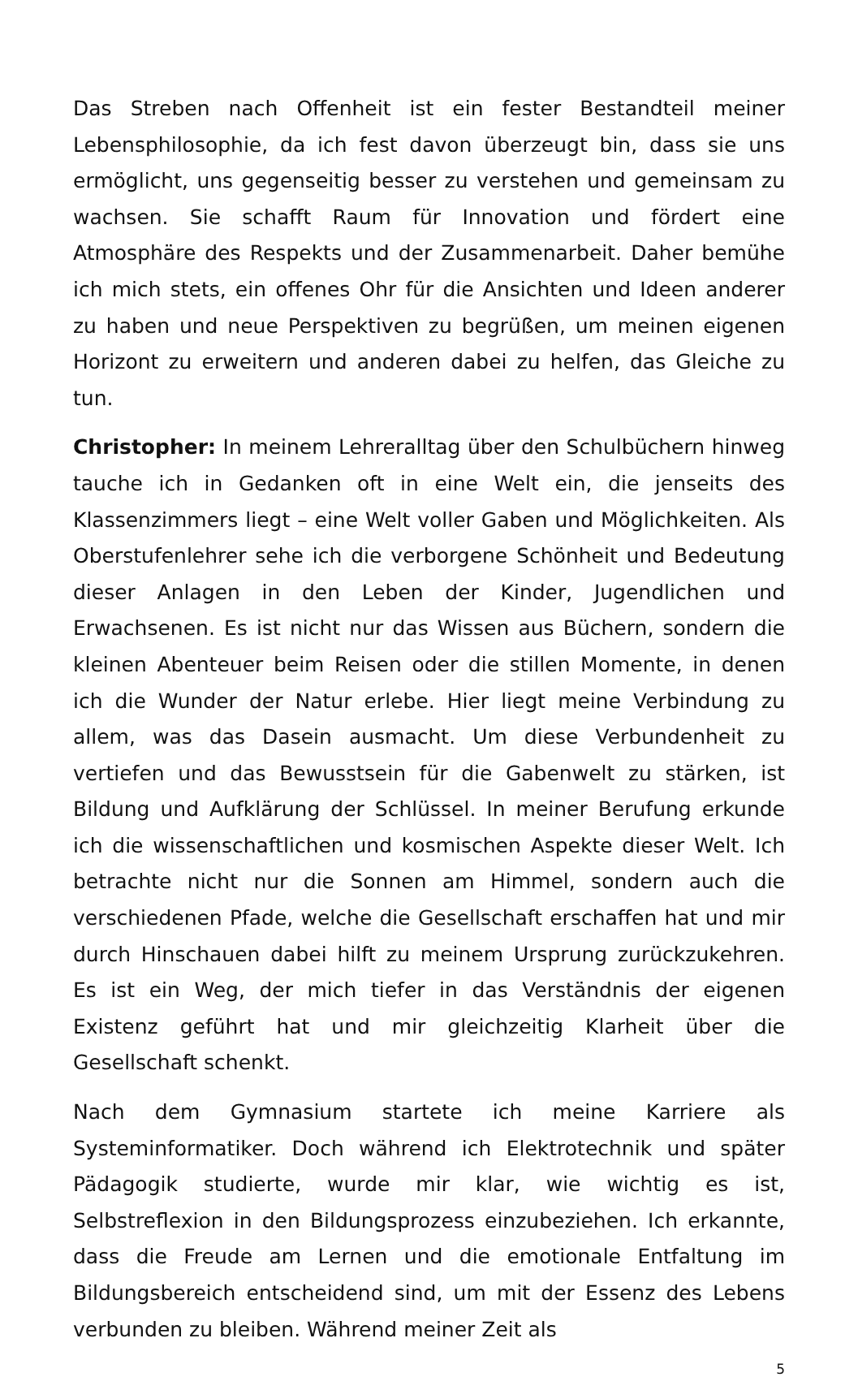Das Streben nach Offenheit ist ein fester Bestandteil meiner Lebensphilosophie, da ich fest davon überzeugt bin, dass sie uns ermöglicht, uns gegenseitig besser zu verstehen und gemeinsam zu wachsen. Sie schafft Raum für Innovation und fördert eine Atmosphäre des Respekts und der Zusammenarbeit. Daher bemühe ich mich stets, ein offenes Ohr für die Ansichten und Ideen anderer zu haben und neue Perspektiven zu begrüßen, um meinen eigenen Horizont zu erweitern und anderen dabei zu helfen, das Gleiche zu tun.
Christopher: In meinem Lehreralltag über den Schulbüchern hinweg tauche ich in Gedanken oft in eine Welt ein, die jenseits des Klassenzimmers liegt – eine Welt voller Gaben und Möglichkeiten. Als Oberstufenlehrer sehe ich die verborgene Schönheit und Bedeutung dieser Anlagen in den Leben der Kinder, Jugendlichen und Erwachsenen. Es ist nicht nur das Wissen aus Büchern, sondern die kleinen Abenteuer beim Reisen oder die stillen Momente, in denen ich die Wunder der Natur erlebe. Hier liegt meine Verbindung zu allem, was das Dasein ausmacht. Um diese Verbundenheit zu vertiefen und das Bewusstsein für die Gabenwelt zu stärken, ist Bildung und Aufklärung der Schlüssel. In meiner Berufung erkunde ich die wissenschaftlichen und kosmischen Aspekte dieser Welt. Ich betrachte nicht nur die Sonnen am Himmel, sondern auch die verschiedenen Pfade, welche die Gesellschaft erschaffen hat und mir durch Hinschauen dabei hilft zu meinem Ursprung zurückzukehren. Es ist ein Weg, der mich tiefer in das Verständnis der eigenen Existenz geführt hat und mir gleichzeitig Klarheit über die Gesellschaft schenkt.
Nach dem Gymnasium startete ich meine Karriere als Systeminformatiker. Doch während ich Elektrotechnik und später Pädagogik studierte, wurde mir klar, wie wichtig es ist, Selbstreflexion in den Bildungsprozess einzubeziehen. Ich erkannte, dass die Freude am Lernen und die emotionale Entfaltung im Bildungsbereich entscheidend sind, um mit der Essenz des Lebens verbunden zu bleiben. Während meiner Zeit als
5